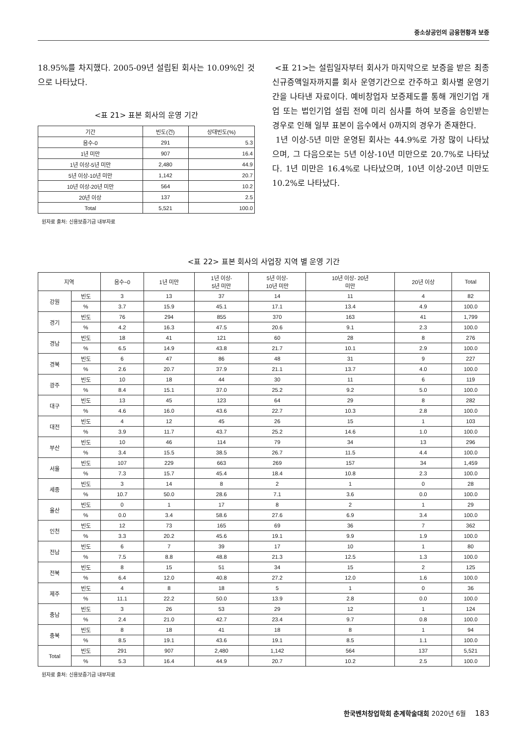중소상공인의 금융현황과 보증
18.95%를 차지했다. 2005-09년 설립된 회사는 10.09%인 것으로 나타났다.
<표 21> 표본 회사의 운영 기간
| 기간 | 빈도(건) | 상대빈도(%) |
| --- | --- | --- |
| 음수-0 | 291 | 5.3 |
| 1년 미만 | 907 | 16.4 |
| 1년 이상-5년 미만 | 2,480 | 44.9 |
| 5년 이상-10년 미만 | 1,142 | 20.7 |
| 10년 이상-20년 미만 | 564 | 10.2 |
| 20년 이상 | 137 | 2.5 |
| Total | 5,521 | 100.0 |
원자료 출처: 신용보증기금 내부자료
<표 21>는 설립일자부터 회사가 마지막으로 보증을 받은 최종신규증액일자까지를 회사 운영기간으로 간주하고 회사별 운영기간을 나타낸 자료이다. 예비창업자 보증제도를 통해 개인기업 개업 또는 법인기업 설립 전에 미리 심사를 하여 보증을 승인받는 경우로 인해 일부 표본이 음수에서 0까지의 경우가 존재한다.
1년 이상-5년 미만 운영된 회사는 44.9%로 가장 많이 나타났으며, 그 다음으로는 5년 이상-10년 미만으로 20.7%로 나타났다. 1년 미만은 16.4%로 나타났으며, 10년 이상-20년 미만도 10.2%로 나타났다.
<표 22> 표본 회사의 사업장 지역 별 운영 기간
| 지역 | | 음수~0 | 1년 미만 | 1년 이상- 5년 미만 | 5년 이상- 10년 미만 | 10년 이상- 20년 미만 | 20년 이상 | Total |
| --- | --- | --- | --- | --- | --- | --- | --- | --- |
| 강원 | 빈도 | 3 | 13 | 37 | 14 | 11 | 4 | 82 |
| | % | 3.7 | 15.9 | 45.1 | 17.1 | 13.4 | 4.9 | 100.0 |
| 경기 | 빈도 | 76 | 294 | 855 | 370 | 163 | 41 | 1,799 |
| | % | 4.2 | 16.3 | 47.5 | 20.6 | 9.1 | 2.3 | 100.0 |
| 경남 | 빈도 | 18 | 41 | 121 | 60 | 28 | 8 | 276 |
| | % | 6.5 | 14.9 | 43.8 | 21.7 | 10.1 | 2.9 | 100.0 |
| 경북 | 빈도 | 6 | 47 | 86 | 48 | 31 | 9 | 227 |
| | % | 2.6 | 20.7 | 37.9 | 21.1 | 13.7 | 4.0 | 100.0 |
| 광주 | 빈도 | 10 | 18 | 44 | 30 | 11 | 6 | 119 |
| | % | 8.4 | 15.1 | 37.0 | 25.2 | 9.2 | 5.0 | 100.0 |
| 대구 | 빈도 | 13 | 45 | 123 | 64 | 29 | 8 | 282 |
| | % | 4.6 | 16.0 | 43.6 | 22.7 | 10.3 | 2.8 | 100.0 |
| 대전 | 빈도 | 4 | 12 | 45 | 26 | 15 | 1 | 103 |
| | % | 3.9 | 11.7 | 43.7 | 25.2 | 14.6 | 1.0 | 100.0 |
| 부산 | 빈도 | 10 | 46 | 114 | 79 | 34 | 13 | 296 |
| | % | 3.4 | 15.5 | 38.5 | 26.7 | 11.5 | 4.4 | 100.0 |
| 서울 | 빈도 | 107 | 229 | 663 | 269 | 157 | 34 | 1,459 |
| | % | 7.3 | 15.7 | 45.4 | 18.4 | 10.8 | 2.3 | 100.0 |
| 세종 | 빈도 | 3 | 14 | 8 | 2 | 1 | 0 | 28 |
| | % | 10.7 | 50.0 | 28.6 | 7.1 | 3.6 | 0.0 | 100.0 |
| 울산 | 빈도 | 0 | 1 | 17 | 8 | 2 | 1 | 29 |
| | % | 0.0 | 3.4 | 58.6 | 27.6 | 6.9 | 3.4 | 100.0 |
| 인천 | 빈도 | 12 | 73 | 165 | 69 | 36 | 7 | 362 |
| | % | 3.3 | 20.2 | 45.6 | 19.1 | 9.9 | 1.9 | 100.0 |
| 전남 | 빈도 | 6 | 7 | 39 | 17 | 10 | 1 | 80 |
| | % | 7.5 | 8.8 | 48.8 | 21.3 | 12.5 | 1.3 | 100.0 |
| 전북 | 빈도 | 8 | 15 | 51 | 34 | 15 | 2 | 125 |
| | % | 6.4 | 12.0 | 40.8 | 27.2 | 12.0 | 1.6 | 100.0 |
| 제주 | 빈도 | 4 | 8 | 18 | 5 | 1 | 0 | 36 |
| | % | 11.1 | 22.2 | 50.0 | 13.9 | 2.8 | 0.0 | 100.0 |
| 충남 | 빈도 | 3 | 26 | 53 | 29 | 12 | 1 | 124 |
| | % | 2.4 | 21.0 | 42.7 | 23.4 | 9.7 | 0.8 | 100.0 |
| 충북 | 빈도 | 8 | 18 | 41 | 18 | 8 | 1 | 94 |
| | % | 8.5 | 19.1 | 43.6 | 19.1 | 8.5 | 1.1 | 100.0 |
| Total | 빈도 | 291 | 907 | 2,480 | 1,142 | 564 | 137 | 5,521 |
| | % | 5.3 | 16.4 | 44.9 | 20.7 | 10.2 | 2.5 | 100.0 |
원자료 출처: 신용보증기금 내부자료
한국벤처창업학회 춘계학술대회 2020년 6월 183